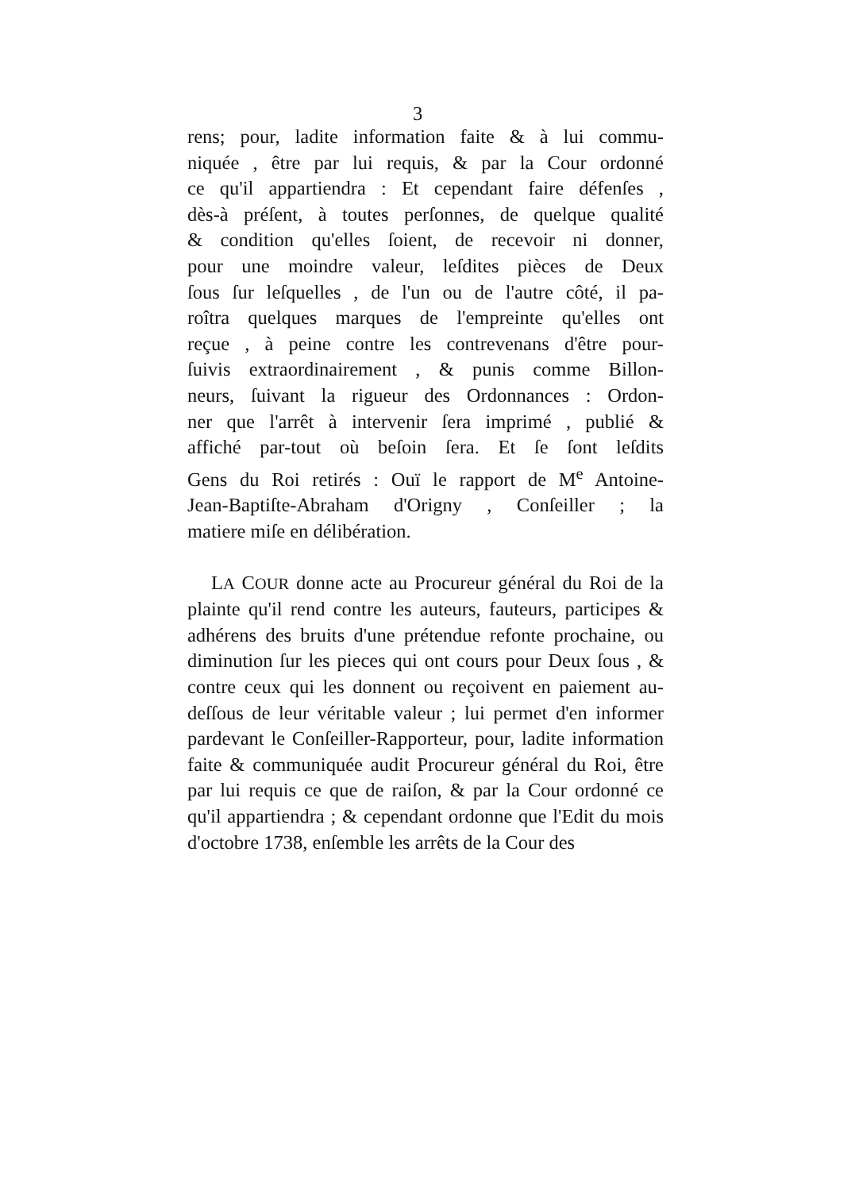3
rens; pour, ladite information faite & à lui commu-
niquée , être par lui requis, & par la Cour ordonné
ce qu'il appartiendra : Et cependant faire défenſes ,
dès-à préſent, à toutes perſonnes, de quelque qualité
& condition qu'elles ſoient, de recevoir ni donner,
pour une moindre valeur, leſdites pièces de Deux
ſous ſur leſquelles , de l'un ou de l'autre côté, il pa-
roîtra quelques marques de l'empreinte qu'elles ont
reçue , à peine contre les contrevenans d'être pour-
ſuivis extraordinairement , & punis comme Billon-
neurs, ſuivant la rigueur des Ordonnances : Ordon-
ner que l'arrêt à intervenir ſera imprimé , publié &
affiché par-tout où beſoin ſera. Et ſe ſont leſdits
Gens du Roi retirés : Ouï le rapport de M<sup>e</sup> Antoine-
Jean-Baptiſte-Abraham d'Origny , Conſeiller ; la
matiere miſe en délibération.
LA COUR donne acte au Procureur général du Roi de la plainte qu'il rend contre les auteurs, fauteurs, participes & adhérens des bruits d'une prétendue refonte prochaine, ou diminution ſur les pieces qui ont cours pour Deux ſous , & contre ceux qui les donnent ou reçoivent en paiement au-deſſous de leur véritable valeur ; lui permet d'en informer pardevant le Conſeiller-Rapporteur, pour, ladite information faite & communiquée audit Procureur général du Roi, être par lui requis ce que de raiſon, & par la Cour ordonné ce qu'il appartiendra ; & cependant ordonne que l'Edit du mois d'octobre 1738, enſemble les arrêts de la Cour des